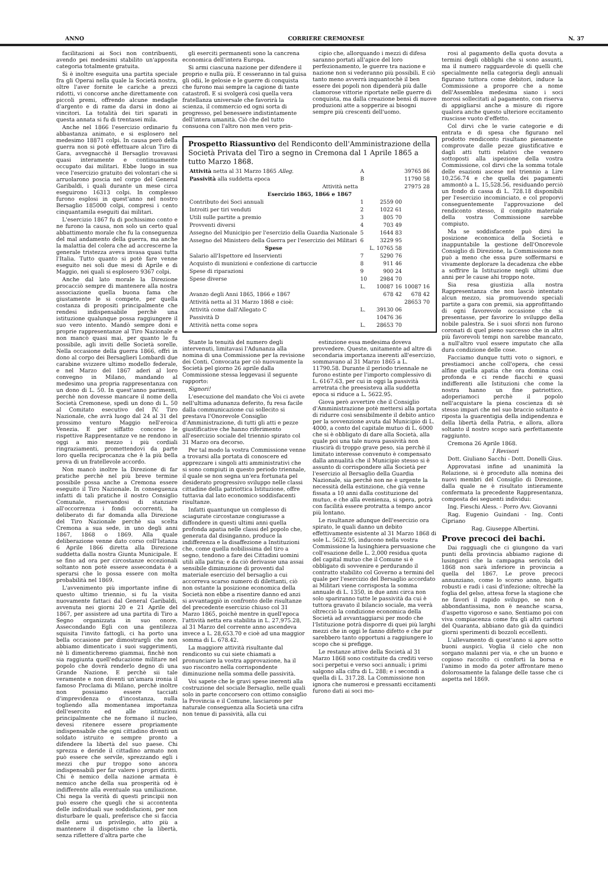ANNO CORRIERE CREMONESE N. 37
facilitazioni ai Soci non contribuenti, avendo pei medesimi stabilito un'apposita categoria totalmente gratuita.
Si è inoltre eseguita una partita speciale fra gli Operai nella quale la Società nostra, oltre l'aver fornite le cariche a prezzi ridotti, vi concorse anche direttamente con piccoli premi, offrendo alcune medaglie d'argento e di rame da darsi in dono ai vincitori. La totalità dei tiri sparati in questa annata si fu di trentasei mila.
Anche nel 1866 l'esercizio ordinario fu abbastanza animato, e si esplosero nel medesimo 18871 colpi. In causa però della guerra non si potè effettuare alcun Tiro di Gara, avvegnacchè il Bersaglio trovavasi quasi interamente e continuamente occupato dai militari. Ebbe luogo in sua vece l'esercizio gratuito dei volontari che si arruolarono poscia nel corpo del General Garibaldi, i quali durante un mese circa eseguirono 16313 colpi. In complesso furono esplosi in quest'anno nel nostro Bersaglio 185000 colpi, compresi i cento cinquantamila eseguiti dai militari.
L'esercizio 1867 fu di pochissimo conto e ne furono la causa, non solo un certo qual abbattimento morale che fu la conseguenza del mal andamento della guerra, ma anche la malattia del colera che ad accrescerne la generale tristezza aveva invasa quasi tutta l'Italia. Tutto quanto si potè fare venne eseguito nei soli due mesi di Aprile e di Maggio, nei quali si esplosero 9367 colpi.
Anche dal lato morale la Direzione procacciò sempre di mantenere alla nostra associazione quella buona fama che giustamente le si compete, per quella costanza di propositi principalmente che rendesi indispensabile perchè una istituzione qualunque possa raggiungere il suo vero intento. Mandò sempre doni e proprie rappresentanze al Tiro Nazionale e non mancò quasi mai, per quanto le fu possibile, agli inviti delle Società sorelle. Nella occasione della guerra 1866, offrì in dono al corpo dei Bersaglieri Lombardi due carabine svizzere ultimo modello federale, e nel Marzo del 1867 aderì al loro convegno in Milano, mandando al medesimo una propria rappresentanza con un dono di L. 50. In quest'anno parimenti, perchè non dovesse mancare il nome della Società Cremonese, spedì un dono di L. 50 al Comitato esecutivo del IV. Tiro Nazionale, che avrà luogo dal 24 al 31 del prossimo venturo Maggio nell'eroica Venezia. E per siffatto concorso le rispettive Rappresentanze ve ne rendono in oggi a mio mezzo i più cordiali ringraziamenti, promettendovi da parte loro quella reciprocanza che è la più bella prova di un fratellevole accordo.
Non mancò inoltre la Direzione di far pratiche perchè nel più breve termine possibile possa anche a Cremona essere eseguito il Tiro Nazionale. In conseguenza infatti di tali pratiche il nostro Consiglio Comunale, riservandosi di stanziare all'occorrenza i fondi occorrenti, ha deliberato di far domanda alla Direzione del Tiro Nazionale perchè sia scelta Cremona a sua sede, in uno degli anni 1867, 1868 o 1869. Alla quale deliberazione venne dato corso coll'Istanza 6 Aprile 1866 diretta alla Direzione suddetta dalla nostra Giunta Municipale. E se fino ad ora per circostanze eccezionali soltanto non potè essere assecondata è a sperarsi che lo possa essere con molta probabilità nel 1869.
L'avvenimento più importante infine di questo ultimo triennio, si fu la visita nuovamente fattaci dal General Garibaldi, avvenuta nei giorni 20 e 21 Aprile del 1867, per assistere ad una partita di Tiro a Segno organizzata in suo onore. Assecondando Egli con una gentilezza squisita l'invito fattogli, ci ha porto una bella occasione per dimostrargli che non abbiamo dimenticato i suoi suggerimenti, nè li dimenticheremo giammai, finchè non sia raggiunta quell'educazione militare nel popolo che dovrà renderlo degno di una Grande Nazione. E perchè sii tale veramente e non diventi un'amara ironia il famoso Proclama di Milano, perchè inoltre non possiamo essere tacciati d'imprevidenza o d'incostanza, nulla togliendo alla momentanea importanza dell'esercito ed alle istituzioni principalmente che ne formano il nucleo, devesi ritenere essere propriamente indispensabile che ogni cittadino diventi un soldato istruito e sempre pronto a difendere la libertà del suo paese. Chi sprezza e deride il cittadino armato non può essere che servile, sprezzando egli i mezzi che pur troppo sono ancora indispensabili per far valere i propri diritti. Chi è nemico della nazione armata è nemico anche della sua prosperità od è indifferente alla eventuale sua umiliazione. Chi nega la verità di questi principii non può essere che quegli che si accontenta delle individuali sue soddisfazioni, per non disturbare le quali, preferisce che si faccia delle armi un privilegio, atto più a mantenere il dispotismo che la libertà, senza riflettere d'altra parte che
gli eserciti permanenti sono la cancrena economica dell'intera Europa.
Si armi ciascuna nazione per difendere il proprio e nulla più. E cesseranno in tal guisa gli odii, le gelosie e le guerre di conquista che furono mai sempre la cagione di tante catastrofi. E si svolgerà così quella vera fratellanza universale che favorirà la scienza, il commercio ed ogni sorta di progresso, pel benessere indistintamente dell'intera umanità. Ciò che del tutto consuona con l'altro non men vero prin-
cipio che, allorquando i mezzi di difesa saranno portati all'apice del loro perfezionamento, le guerre tra nazione e nazione non si vederanno più possibili. E ciò tanto meno avverrà inquantochè il ben essere dei popoli non dipenderà più dalle clamorose vittorie riportate nelle guerre di conquista, ma dalla creazione bensì di nuove produzioni atte a soppe­rire ai bisogni sempre più crescenti dell'uomo.
Prospetto Riassuntivo del Rendiconto dell'Amministrazione della Società Privata del Tiro a segno in Cremona dal 1 Aprile 1865 a tutto Marzo 1868.
| Attività netta al 31 Marzo 1865 Alleg. | A | | 39765 86 |
| Passività alla suddetta epoca | B | | 11790 58 |
| Attività netta | | | 27975 28 |
| Esercizio 1865, 1866 e 1867 | | | |
| Contributo dei Soci annuali | 1 | 2559 00 | |
| Introiti per tiri venduti | 2 | 1022 61 | |
| Utili sulle partite a premio | 3 | 805 70 | |
| Provventi diversi | 4 | 703 49 | |
| Assegno del Municipio per l'esercizio della Guardia Nazionale | 5 | 1644 83 | |
| Assegno del Ministero della Guerra per l'esercizio dei Militari | 6 | 3229 95 | |
| Spese | | L. 10765 58 | |
| Salario all'Ispettore ed Inservienti | 7 | 5290 76 | |
| Acquisto di munizioni e confezione di cartuccie | 8 | 911 46 | |
| Spese di riparazioni | 9 | 900 24 | |
| Spese diverse | 10 | 2984 70 | |
| | L. | 10087 16 | 10087 16 |
| Avanzo degli Anni 1865, 1866 e 1867 | | 678 42 | 678 42 |
| Attività netta al 31 Marzo 1868 e cioè: | | | 28653 70 |
| Attività come dall'Allegato C | L. | 39130 06 | |
| Passività D | | 10476 36 | |
| Attività netta come sopra | L. | 28653 70 | |
Stante la tenuità del numero degli intervenuti, limitavasi l'Adunanza alla nomina di una Commissione per la revisione dei Conti. Convocata per ciò nuovamente la Società pel giorno 26 aprile dalla Commissione stessa leggevasi il seguente rapporto:
Signori!
L'esecuzione del mandato che Voi ci avete nell'ultima adunanza deferito, fu resa facile dalla communicazione cui sollecito si prestava l'Onorevole Consiglio d'Amministrazione, di tutti gli atti e pezze giustificative che hanno riferimento all'esercizio sociale del triennio spirato col 31 Marzo ora decorso.
Per tal modo la vostra Commissione venne a trovarsi alla portata di conoscere ed apprezzare i singoli atti amministrativi che si sono compiuti in questo periodo triennale, il quale se non segna un'era fortunata pel desiderato progressivo sviluppo nelle classi cittadine della patriottica Istituzione, offre tuttavia dal lato economico soddisfacenti risultanze.
Infatti quantunque un complesso di sciagurate circostanze congiurasse a diffondere in questi ultimi anni quella profonda apatia nelle classi del popolo che, generata dal disinganno, produce la indifferenza e la disaffezione a Instituzioni che, come quella nobilissima del tiro a segno, tendono a fare dei Cittadini uomini utili alla patria; e da ciò derivasse una assai sensibile diminuzione di proventi dal materiale esercizio del bersaglio a cui accorreva scarso numero di dilettanti, ciò non ostante la posizione economica della Società non ebbe a risentire danno ed anzi si avvantaggiò in confronto delle risultanze del precedente esercizio chiuso col 31 Marzo 1865, poichè mentre in quell'epoca l'attività netta era stabilita in L. 27,975.28, al 31 Marzo del corrente anno ascendeva invece a L. 28,653.70 e cioè ad una maggior somma di L. 678.42.
La maggiore attività risultante dal rendiconto su cui siete chiamati a pronunciare la vostra approvazione, ha il suo riscontro nella corrispondente diminuzione nella somma delle passività.
Voi sapete che le gravi spese inerenti alla costruzione del sociale Bersaglio, nelle quali solo in parte concorsero con ottimo consiglio la Provincia e il Comune, lasciarono per naturale conseguenza alla Società una cifra non tenue di passività, alla cui
estinzione essa medesima doveva provvedere. Queste, unitamente ad altre di secondaria importanza inerenti all'esercizio, sommavano al 31 Marzo 1865 a L. 11790.58. Durante il periodo triennale ne furono estinte per l'importo complessivo di L. 6167.63, per cui in oggi la passività arretrata che preesisteva alla suddetta epoca si riduce a L. 5622.95.
Giova però avvertire che il Consiglio d'Amministrazione potè mettersi alla portata di ridurre così sensibilmente il debito antico per la sovvenzione avuta dal Municipio di L. 4000, a conto del capitale mutuo di L. 6000 che si è obbligato di dare alla Società, alla quale poi una tale nuova passività non riuscirà di troppo grave peso, sia perchè il limitato interesse convenuto è compensato dalla annualità che il Municipio stesso si è assunto di corrispondere alla Società per l'esercizio al Bersaglio della Guardia Nazionale, sia perchè non ne è urgente la necessità della estinzione, che già venne fissata a 10 anni dalla costituzione del mutuo, e che alla evenienza, si spera, potrà con facilità essere protratta a tempo ancor più lontano.
Le risultanze adunque dell'esercizio ora spirato, le quali danno un debito effettivamente esistente al 31 Marzo 1868 di sole L. 5622.95, inducono nella vostra Commissione la lusinghiera persuasione che coll'esazione delle L. 2,000 residua quota del capital mutuo che il Comune si è obbligato di sovvenire e perdurando il contratto stabilito col Governo a termini del quale per l'esercizio del Bersaglio accordato ai Militari viene corrisposta la somma annuale di L. 1350, in due anni circa non solo spariranno tutte le passività da cui è tuttora gravato il bilancio sociale, ma verrà oltrecciò la condizione economica della Società ad avvantaggiarsi per modo che l'Istituzione potrà disporre di quei più larghi mezzi che in oggi le fanno difetto e che pur sarebbero tanto opportuni a raggiungere lo scopo che si prefigge.
Le restanze attive della Società al 31 Marzo 1868 sono costituite da crediti verso soci perpetui e verso soci annuali; i primi salgono alla cifra di L. 288; e i secondi a quella di L. 317.28. La Commissione non ignora che numerosi e pressanti eccitamenti furono dati ai soci mo-
rosi al pagamento della quota dovuta a termini degli obblighi che si sono assunti, ma il numero ragguardevole di quelli che specialmente nella categoria degli annuali figurano tuttora come debitori, induce la Commissione a proporre che a nome dell'Assemblea medesima siano i soci morosi sollecitati al pagamento, con riserva di appigliarsi anche a misure di rigore qualora anche questo ulteriore eccitamento riuscisse vuoto d'effetto.
Col dirvi che le varie categorie e di entrata e di spesa che figurano nel prodotto rendiconto risultano pienamente comprovate dalle pezze giustificative e dagli atti tutti relativi che vennero sottoposti alla ispezione della vostra Commissione, col dirvi che la somma totale delle esazioni ascese nel triennio a Lire 10,256.74 e che quella dei pagamenti ammontò a L. 15,528.56, residuando perciò un fondo di cassa di L. 728.18 disponibili per l'esercizio incominciato, e col proporvi conseguentemente l'approvazione del rendiconto stesso, il compito materiale della vostra Commissione sarebbe compiuto.
Ma se soddisfacente può dirsi la posizione economica della Società e inappuntabile la gestione dell'Onorevole Consiglio di Direzione, la Commissione non può a meno che essa pure soffermarsi e vivamente deplorare la decadenza che ebbe a soffrire la Istituzione negli ultimi due anni per le cause ahi troppo note.
Sia resa giustizia alla nostra Rappresentanza che non lasciò intentato alcun mezzo, sia promuovendo speciali partite a gara con premii, sia approfittando di ogni favorevole occasione che si presentasse, per favorire lo sviluppo della nobile palestra. Se i suoi sforzi non furono coronati di quel pieno successo che in altri più favorevoli tempi non sarebbe mancato, a null'altro vuol essere imputato che alla dura condizione delle cose.
Facciamo dunque tutti voto o signori, e prestiamoci anche coll'opera, che cessi alfine quella apatia che ora domina così profonda e ci rende fiacchi e quasi indifferenti alle Istituzioni che come la nostra hanno un fine patriottico, adoperiamoci perchè il popolo nell'acquistare la piena coscienza di sè stesso impari che nel suo braccio soltanto è riposta la guarentigia della indipendenza e della libertà della Patria, e allora, allora soltanto il nostro scopo sarà perfettamente raggiunto.
Cremona 26 Aprile 1868.
I Revisori
Dott. Giuliano Sacchi - Dott. Donelli Gius.
Approvatasi infine ad unanimità la Relazione, si è proceduto alla nomina dei nuovi membri del Consiglio di Direzione, dalla quale ne è risultato intieramente confermata la precedente Rappresentanza, composta dei seguenti individui:
Ing. Fieschi Aless. - Porro Avv. Giovanni
Rag. Eugenio Guindani - Ing. Conti Cipriano
Rag. Giuseppe Albertini.
Prove precoci dei bachi.
Dai ragguagli che ci giungono da vari punti della provincia abbiamo ragione di lusingarci che la campagna sericola del 1868 non sarà inferiore in provincia a quella del 1867. Le prove precoci annunziano, come lo scorso anno, bigatti robusti e radi i casi d'infezione; oltrechè la foglia del gelso, attesa forse la stagione che ne favorì il rapido sviluppo, se non è abbondantissima, non è neanche scarsa, d'aspetto vigoroso e sano. Sentiamo poi con viva compiacenza come fra gli altri cartoni del Quaranta, abbiano dato già da quindici giorni sperimenti di bozzoli eccellenti.
L'allevamento di quest'anno si apre sotto buoni auspici. Voglia il cielo che non sorgano malanni per via, e che un buono e copioso raccolto ci conforti la borsa e l'animo in modo da poter affrontare meno dolorosamente la falange delle tasse che ci aspetta nel 1869.